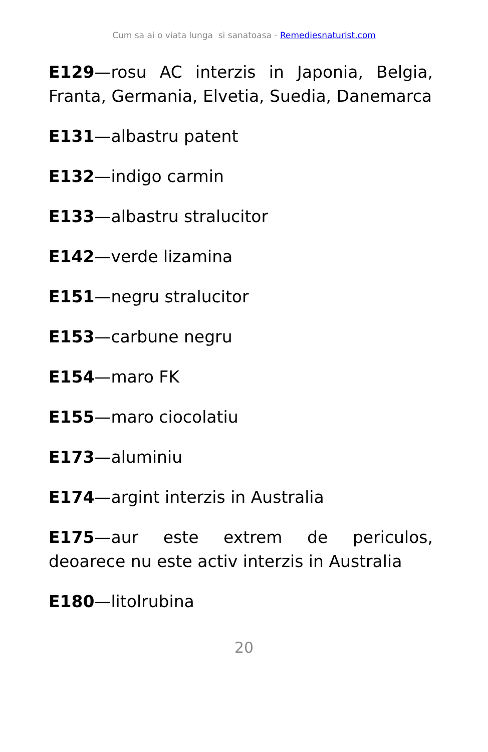Cum sa ai o viata lunga si sanatoasa - Remediesnaturist.com
E129—rosu AC interzis in Japonia, Belgia, Franta, Germania, Elvetia, Suedia, Danemarca
E131—albastru patent
E132—indigo carmin
E133—albastru stralucitor
E142—verde lizamina
E151—negru stralucitor
E153—carbune negru
E154—maro FK
E155—maro ciocolatiu
E173—aluminiu
E174—argint interzis in Australia
E175—aur este extrem de periculos, deoarece nu este activ interzis in Australia
E180—litolrubina
20